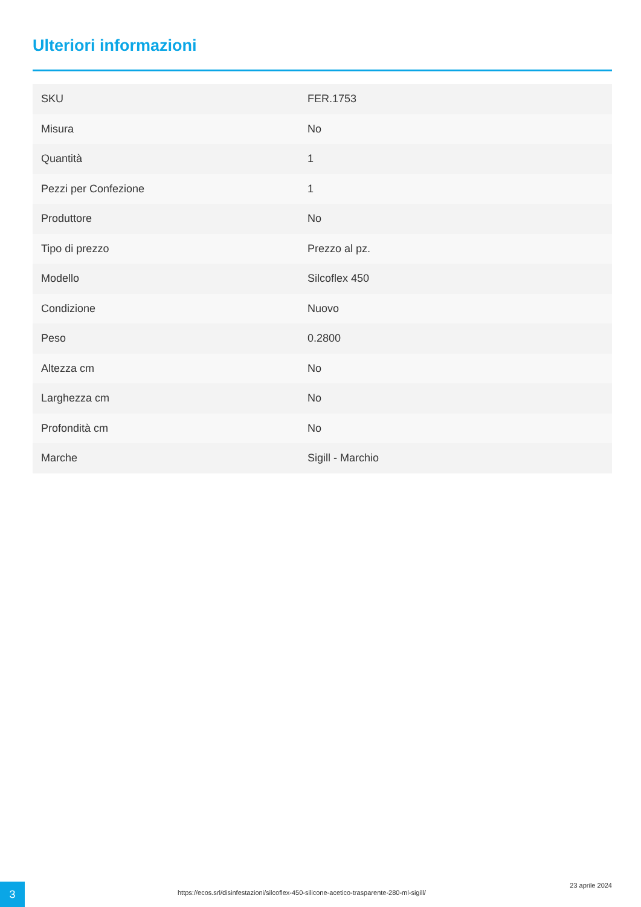Ulteriori informazioni
| SKU | FER.1753 |
| Misura | No |
| Quantità | 1 |
| Pezzi per Confezione | 1 |
| Produttore | No |
| Tipo di prezzo | Prezzo al pz. |
| Modello | Silcoflex 450 |
| Condizione | Nuovo |
| Peso | 0.2800 |
| Altezza cm | No |
| Larghezza cm | No |
| Profondità cm | No |
| Marche | Sigill - Marchio |
3
https://ecos.srl/disinfestazioni/silcoflex-450-silicone-acetico-trasparente-280-ml-sigill/
23 aprile 2024